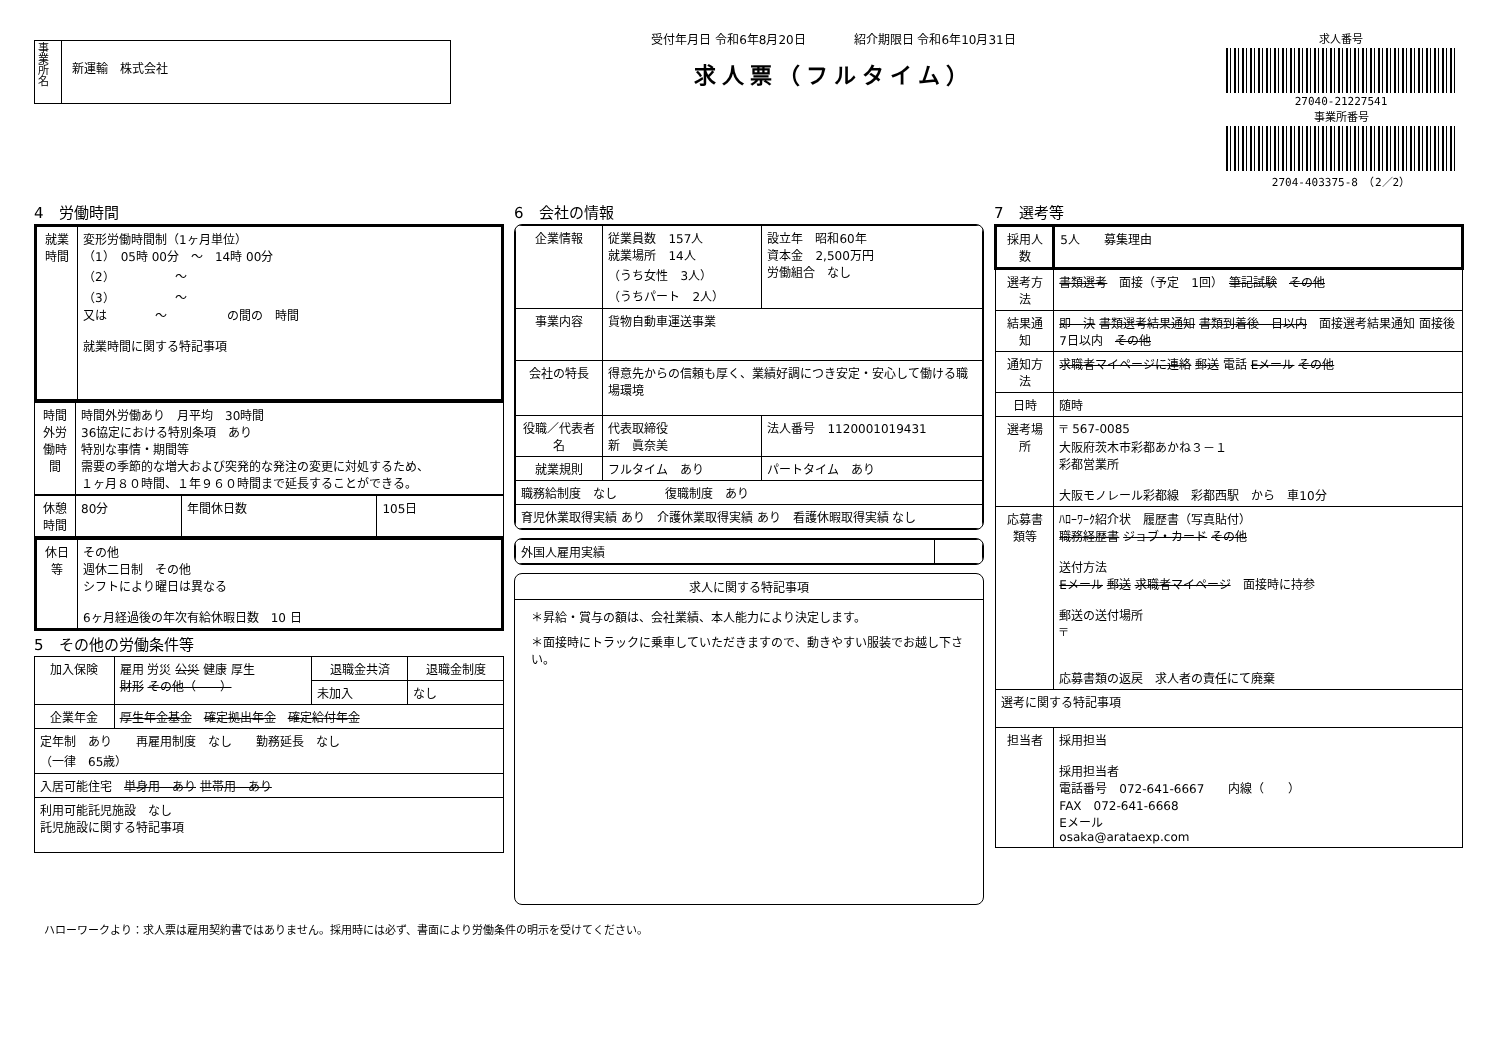事業所名
新運輸　株式会社
受付年月日 令和6年8月20日　　　　紹介期限日 令和6年10月31日
求人票（フルタイム）
求人番号
27040-21227541
事業所番号
2704-403375-8　（2／2）
4　労働時間
| 就業時間 | 変形労働時間制（1ヶ月単位） （1） 05時 00分 ～ 14時 00分 （2） ～ （3） ～ 又は ～ の間の 時間 就業時間に関する特記事項 |
| 時間外労働時間 | 時間外労働あり 月平均 30時間 36協定における特別条項 あり 特別な事情・期間等 需要の季節的な増大および突発的な発注の変更に対処するため、 １ヶ月８０時間、１年９６０時間まで延長することができる。 |
| 休憩時間 | 80分 | 年間休日数 | 105日 |
| 休日等 | その他 週休二日制 その他 シフトにより曜日は異なる 6ヶ月経過後の年次有給休暇日数 10 日 |
5　その他の労働条件等
| 加入保険 | 雇用 労災 公災 健康 厚生 財形 その他（ ） | 退職金共済 | 退職金制度 |
| | | 未加入 | なし |
| 企業年金 | 厚生年金基金 確定拠出年金 確定給付年金 | | |
| 定年制 あり 再雇用制度 なし 勤務延長 なし （一律 65歳） | | | |
| 入居可能住宅 単身用 あり 世帯用 あり | | | |
| 利用可能託児施設 なし 託児施設に関する特記事項 | | | |
6　会社の情報
| 企業情報 | 従業員数 157人 就業場所 14人 （うち女性 3人） （うちパート 2人） | 設立年 昭和60年 資本金 2,500万円 労働組合 なし |
| 事業内容 | 貨物自動車運送事業 | |
| 会社の特長 | 得意先からの信頼も厚く、業績好調につき安定・安心して働ける職場環境 | |
| 役職／代表者名 | 代表取締役 新 眞奈美 | 法人番号 1120001019431 |
| 就業規則 | フルタイム あり | パートタイム あり |
| 職務給制度 なし 復職制度 あり | | |
| 育児休業取得実績 あり 介護休業取得実績 あり 看護休暇取得実績 なし | | |
| 外国人雇用実績 | |
求人に関する特記事項
＊昇給・賞与の額は、会社業績、本人能力により決定します。
＊面接時にトラックに乗車していただきますので、動きやすい服装でお越し下さい。
7　選考等
| 採用人数 | 5人 募集理由 |
| 選考方法 | 書類選考 面接（予定 1回） 筆記試験 その他 |
| 結果通知 | 即 決 書類選考結果通知 書類到着後 日以内 面接選考結果通知 面接後 7日以内 その他 |
| 通知方法 | 求職者マイページに連絡 郵送 電話 Eメール その他 |
| 日時 | 随時 |
| 選考場所 | 〒 567-0085 大阪府茨木市彩都あかね３－１ 彩都営業所 大阪モノレール彩都線 彩都西駅 から 車10分 |
| 応募書類等 | ﾊﾛｰﾜｰｸ紹介状 履歴書（写真貼付） 職務経歴書 ジョブ・カード その他 送付方法 Eメール 郵送 求職者マイページ 面接時に持参 郵送の送付場所 〒 応募書類の返戻 求人者の責任にて廃棄 |
| 選考に関する特記事項 | |
| 担当者 | 採用担当 採用担当者 電話番号 072-641-6667 内線（ ） FAX 072-641-6668 Eメール osaka@arataexp.com |
ハローワークより：求人票は雇用契約書ではありません。採用時には必ず、書面により労働条件の明示を受けてください。